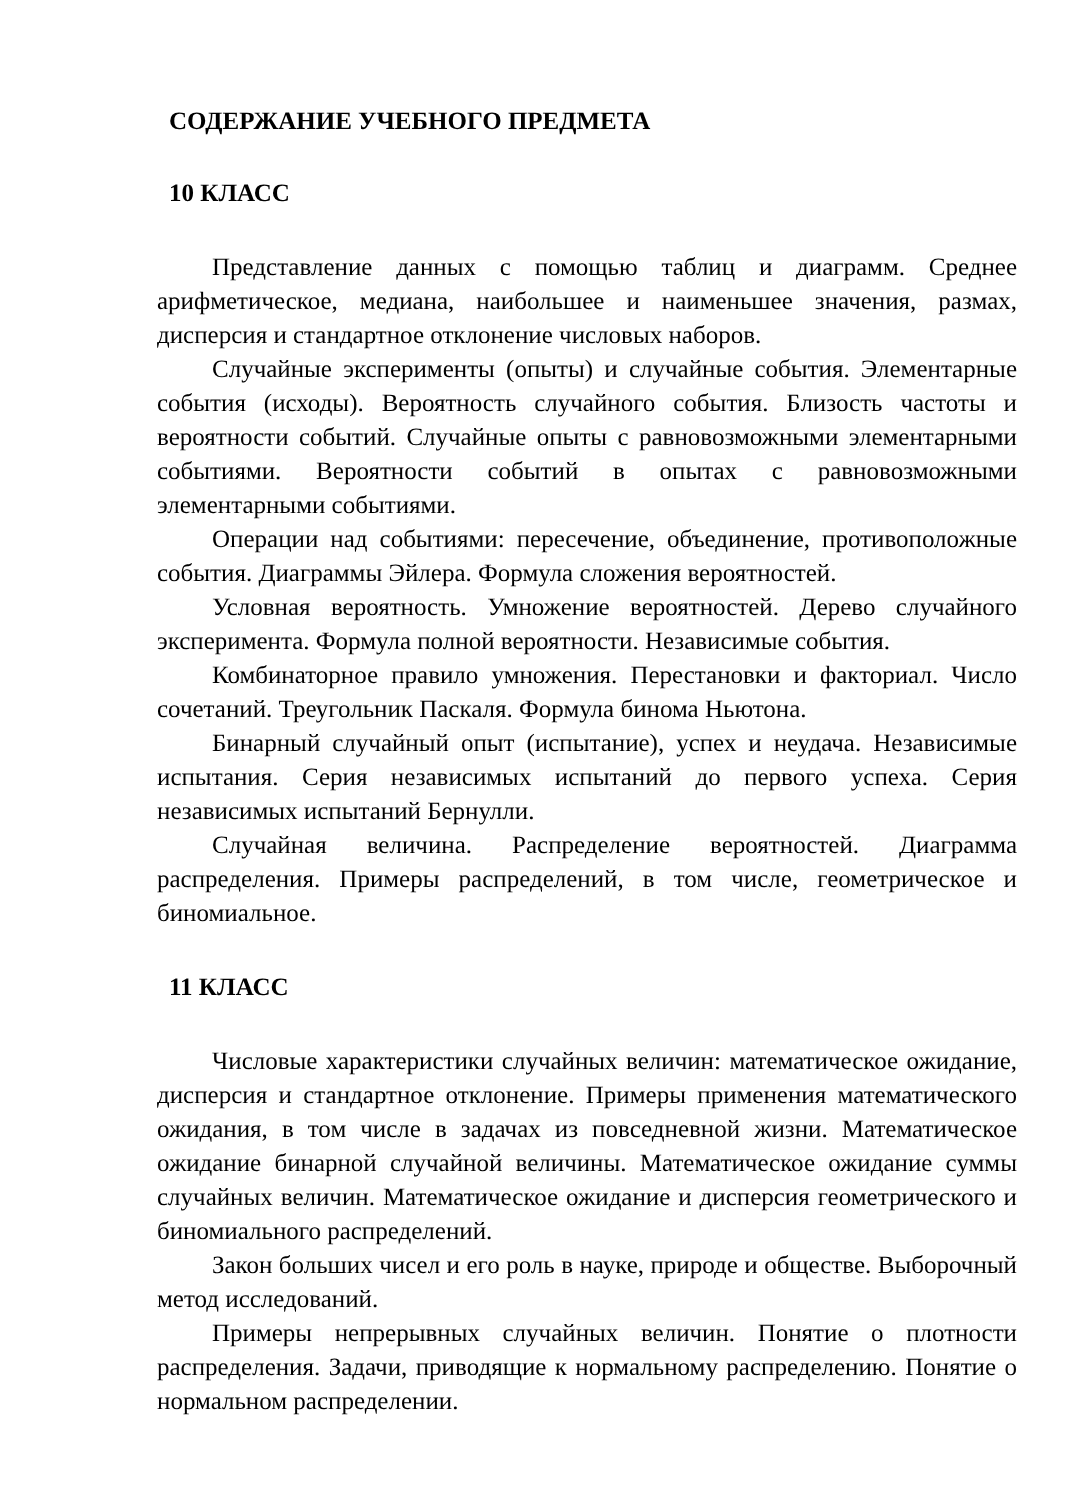СОДЕРЖАНИЕ УЧЕБНОГО ПРЕДМЕТА
10 КЛАСС
Представление данных с помощью таблиц и диаграмм. Среднее арифметическое, медиана, наибольшее и наименьшее значения, размах, дисперсия и стандартное отклонение числовых наборов.
Случайные эксперименты (опыты) и случайные события. Элементарные события (исходы). Вероятность случайного события. Близость частоты и вероятности событий. Случайные опыты с равновозможными элементарными событиями. Вероятности событий в опытах с равновозможными элементарными событиями.
Операции над событиями: пересечение, объединение, противоположные события. Диаграммы Эйлера. Формула сложения вероятностей.
Условная вероятность. Умножение вероятностей. Дерево случайного эксперимента. Формула полной вероятности. Независимые события.
Комбинаторное правило умножения. Перестановки и факториал. Число сочетаний. Треугольник Паскаля. Формула бинома Ньютона.
Бинарный случайный опыт (испытание), успех и неудача. Независимые испытания. Серия независимых испытаний до первого успеха. Серия независимых испытаний Бернулли.
Случайная величина. Распределение вероятностей. Диаграмма распределения. Примеры распределений, в том числе, геометрическое и биномиальное.
11 КЛАСС
Числовые характеристики случайных величин: математическое ожидание, дисперсия и стандартное отклонение. Примеры применения математического ожидания, в том числе в задачах из повседневной жизни. Математическое ожидание бинарной случайной величины. Математическое ожидание суммы случайных величин. Математическое ожидание и дисперсия геометрического и биномиального распределений.
Закон больших чисел и его роль в науке, природе и обществе. Выборочный метод исследований.
Примеры непрерывных случайных величин. Понятие о плотности распределения. Задачи, приводящие к нормальному распределению. Понятие о нормальном распределении.